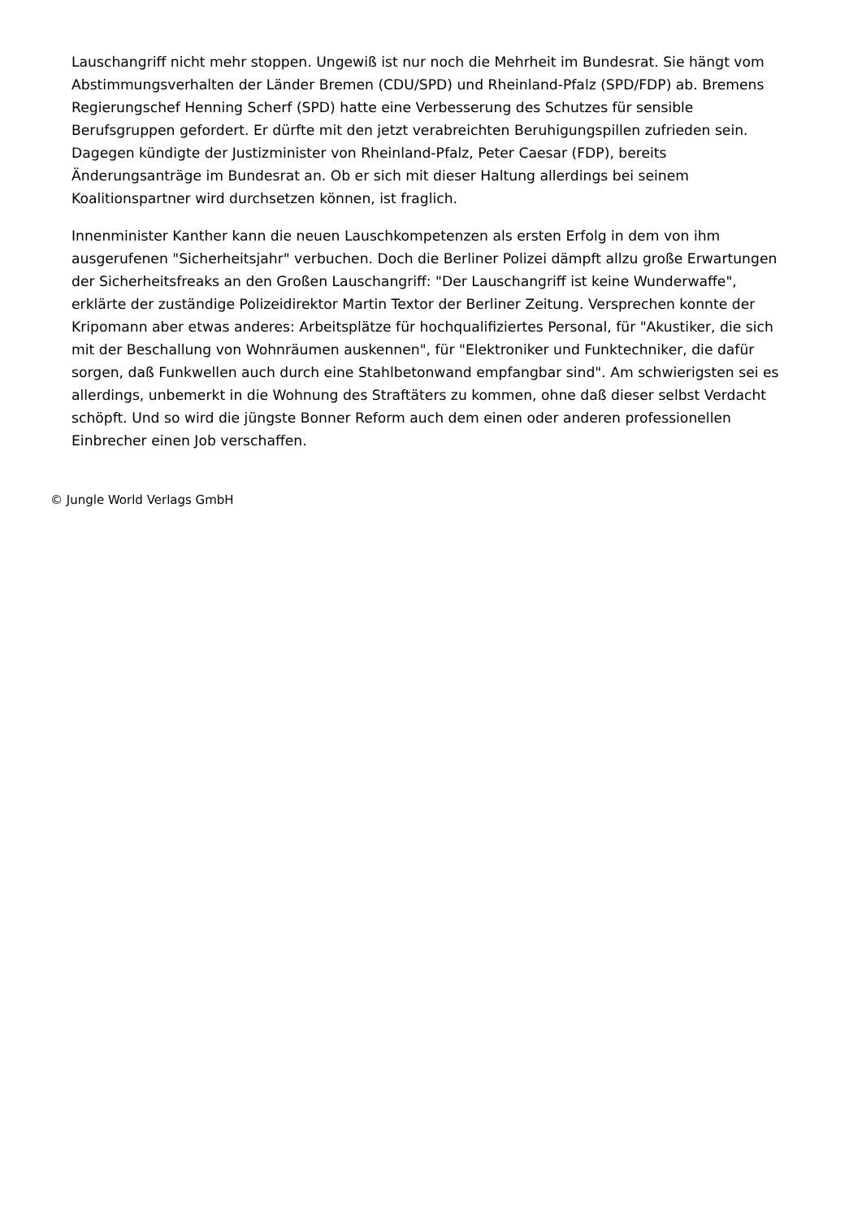Lauschangriff nicht mehr stoppen. Ungewiß ist nur noch die Mehrheit im Bundesrat. Sie hängt vom Abstimmungsverhalten der Länder Bremen (CDU/SPD) und Rheinland-Pfalz (SPD/FDP) ab. Bremens Regierungschef Henning Scherf (SPD) hatte eine Verbesserung des Schutzes für sensible Berufsgruppen gefordert. Er dürfte mit den jetzt verabreichten Beruhigungspillen zufrieden sein. Dagegen kündigte der Justizminister von Rheinland-Pfalz, Peter Caesar (FDP), bereits Änderungsanträge im Bundesrat an. Ob er sich mit dieser Haltung allerdings bei seinem Koalitionspartner wird durchsetzen können, ist fraglich.
Innenminister Kanther kann die neuen Lauschkompetenzen als ersten Erfolg in dem von ihm ausgerufenen "Sicherheitsjahr" verbuchen. Doch die Berliner Polizei dämpft allzu große Erwartungen der Sicherheitsfreaks an den Großen Lauschangriff: "Der Lauschangriff ist keine Wunderwaffe", erklärte der zuständige Polizeidirektor Martin Textor der Berliner Zeitung. Versprechen konnte der Kripomann aber etwas anderes: Arbeitsplätze für hochqualifiziertes Personal, für "Akustiker, die sich mit der Beschallung von Wohnräumen auskennen", für "Elektroniker und Funktechniker, die dafür sorgen, daß Funkwellen auch durch eine Stahlbetonwand empfangbar sind". Am schwierigsten sei es allerdings, unbemerkt in die Wohnung des Straftäters zu kommen, ohne daß dieser selbst Verdacht schöpft. Und so wird die jüngste Bonner Reform auch dem einen oder anderen professionellen Einbrecher einen Job verschaffen.
© Jungle World Verlags GmbH